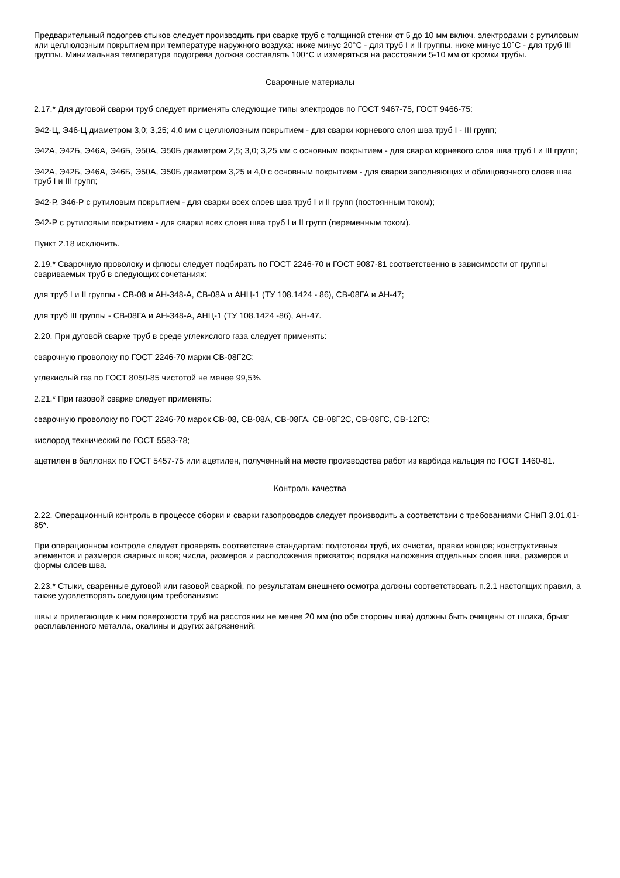Предварительный подогрев стыков следует производить при сварке труб с толщиной стенки от 5 до 10 мм включ. электродами с рутиловым или целлюлозным покрытием при температуре наружного воздуха: ниже минус 20°С - для труб I и II группы, ниже минус 10°С - для труб III группы. Минимальная температура подогрева должна составлять 100°С и измеряться на расстоянии 5-10 мм от кромки трубы.
Сварочные материалы
2.17.* Для дуговой сварки труб следует применять следующие типы электродов по ГОСТ 9467-75, ГОСТ 9466-75:
Э42-Ц, Э46-Ц диаметром 3,0; 3,25; 4,0 мм с целлюлозным покрытием - для сварки корневого слоя шва труб I - III групп;
Э42А, Э42Б, Э46А, Э46Б, Э50А, Э50Б диаметром 2,5; 3,0; 3,25 мм с основным покрытием - для сварки корневого слоя шва труб I и III групп;
Э42А, Э42Б, Э46А, Э46Б, Э50А, Э50Б диаметром 3,25 и 4,0 с основным покрытием - для сварки заполняющих и облицовочного слоев шва труб I и III групп;
Э42-Р, Э46-Р с рутиловым покрытием - для сварки всех слоев шва труб I и II групп (постоянным током);
Э42-Р с рутиловым покрытием - для сварки всех слоев шва труб I и II групп (переменным током).
Пункт 2.18 исключить.
2.19.* Сварочную проволоку и флюсы следует подбирать по ГОСТ 2246-70 и ГОСТ 9087-81 соответственно в зависимости от группы свариваемых труб в следующих сочетаниях:
для труб I и II группы - СВ-08 и АН-348-А, СВ-08А и АНЦ-1 (ТУ 108.1424 - 86), СВ-08ГА и АН-47;
для труб III группы - СВ-08ГА и АН-348-А, АНЦ-1 (ТУ 108.1424 -86), АН-47.
2.20. При дуговой сварке труб в среде углекислого газа следует применять:
сварочную проволоку по ГОСТ 2246-70 марки СВ-08Г2С;
углекислый газ по ГОСТ 8050-85 чистотой не менее 99,5%.
2.21.* При газовой сварке следует применять:
сварочную проволоку по ГОСТ 2246-70 марок СВ-08, СВ-08А, СВ-08ГА, СВ-08Г2С, СВ-08ГС, СВ-12ГС;
кислород технический по ГОСТ 5583-78;
ацетилен в баллонах по ГОСТ 5457-75 или ацетилен, полученный на месте производства работ из карбида кальция по ГОСТ 1460-81.
Контроль качества
2.22. Операционный контроль в процессе сборки и сварки газопроводов следует производить а соответствии с требованиями СНиП 3.01.01-85*.
При операционном контроле следует проверять соответствие стандартам: подготовки труб, их очистки, правки концов; конструктивных элементов и размеров сварных швов; числа, размеров и расположения прихваток; порядка наложения отдельных слоев шва, размеров и формы слоев шва.
2.23.* Стыки, сваренные дуговой или газовой сваркой, по результатам внешнего осмотра должны соответствовать п.2.1 настоящих правил, а также удовлетворять следующим требованиям:
швы и прилегающие к ним поверхности труб на расстоянии не менее 20 мм (по обе стороны шва) должны быть очищены от шлака, брызг расплавленного металла, окалины и других загрязнений;